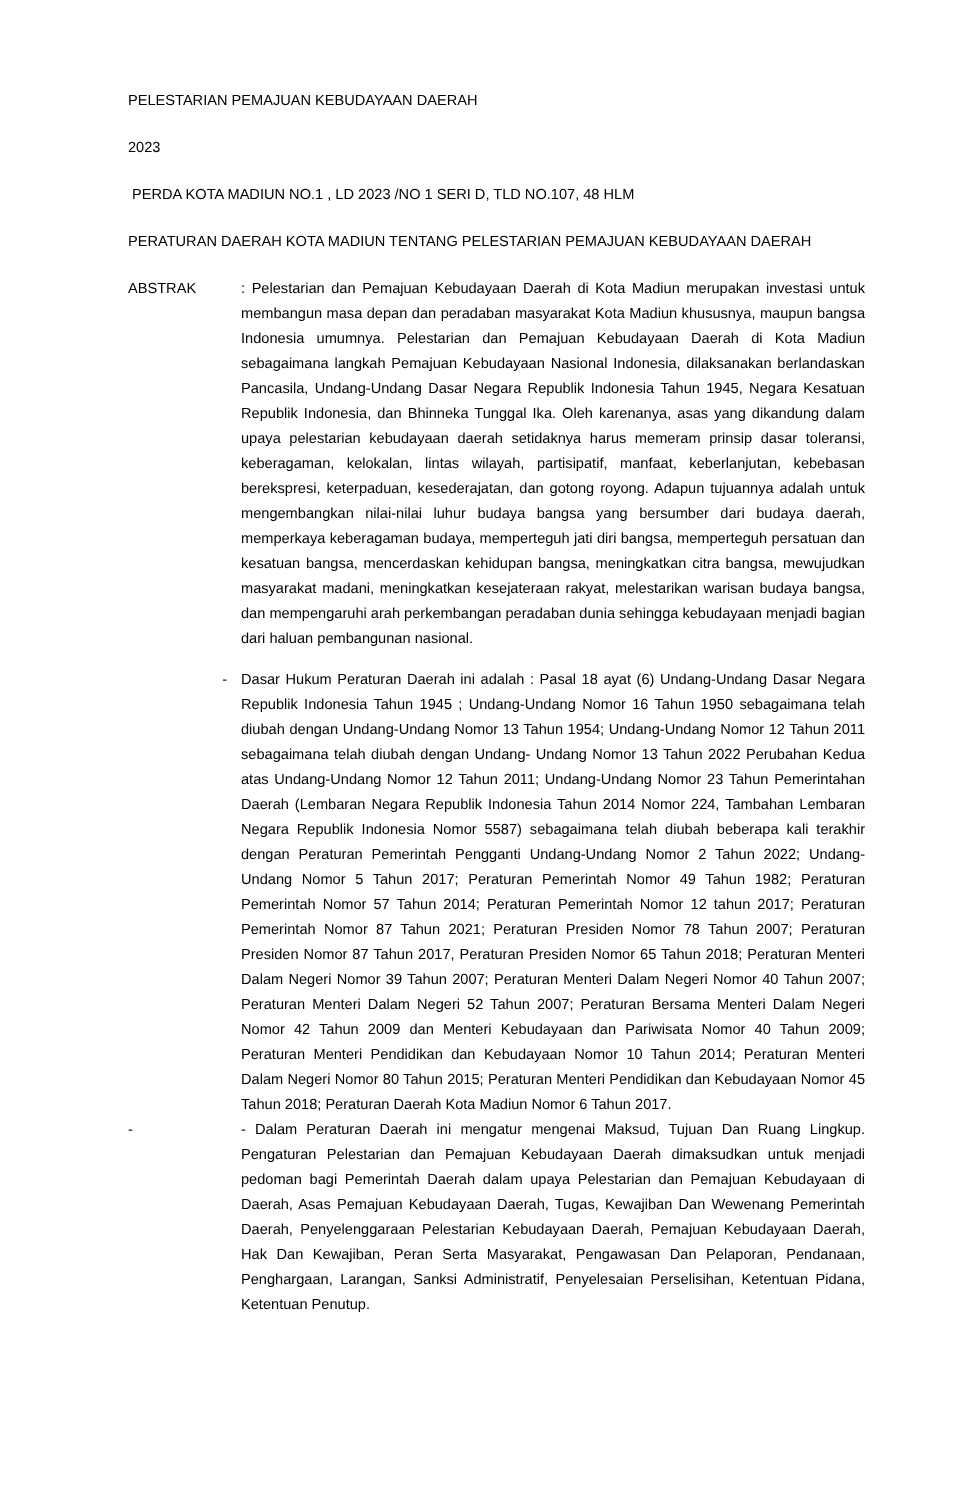PELESTARIAN PEMAJUAN KEBUDAYAAN DAERAH
2023
PERDA KOTA MADIUN NO.1 , LD 2023 /NO 1 SERI D, TLD NO.107, 48 HLM
PERATURAN DAERAH KOTA MADIUN TENTANG PELESTARIAN PEMAJUAN KEBUDAYAAN DAERAH
ABSTRAK : Pelestarian dan Pemajuan Kebudayaan Daerah di Kota Madiun merupakan investasi untuk membangun masa depan dan peradaban masyarakat Kota Madiun khususnya, maupun bangsa Indonesia umumnya. Pelestarian dan Pemajuan Kebudayaan Daerah di Kota Madiun sebagaimana langkah Pemajuan Kebudayaan Nasional Indonesia, dilaksanakan berlandaskan Pancasila, Undang-Undang Dasar Negara Republik Indonesia Tahun 1945, Negara Kesatuan Republik Indonesia, dan Bhinneka Tunggal Ika. Oleh karenanya, asas yang dikandung dalam upaya pelestarian kebudayaan daerah setidaknya harus memeram prinsip dasar toleransi, keberagaman, kelokalan, lintas wilayah, partisipatif, manfaat, keberlanjutan, kebebasan berekspresi, keterpaduan, kesederajatan, dan gotong royong. Adapun tujuannya adalah untuk mengembangkan nilai-nilai luhur budaya bangsa yang bersumber dari budaya daerah, memperkaya keberagaman budaya, memperteguh jati diri bangsa, memperteguh persatuan dan kesatuan bangsa, mencerdaskan kehidupan bangsa, meningkatkan citra bangsa, mewujudkan masyarakat madani, meningkatkan kesejateraan rakyat, melestarikan warisan budaya bangsa, dan mempengaruhi arah perkembangan peradaban dunia sehingga kebudayaan menjadi bagian dari haluan pembangunan nasional.
- Dasar Hukum Peraturan Daerah ini adalah : Pasal 18 ayat (6) Undang-Undang Dasar Negara Republik Indonesia Tahun 1945 ; Undang-Undang Nomor 16 Tahun 1950 sebagaimana telah diubah dengan Undang-Undang Nomor 13 Tahun 1954; Undang-Undang Nomor 12 Tahun 2011 sebagaimana telah diubah dengan Undang- Undang Nomor 13 Tahun 2022 Perubahan Kedua atas Undang-Undang Nomor 12 Tahun 2011; Undang-Undang Nomor 23 Tahun Pemerintahan Daerah (Lembaran Negara Republik Indonesia Tahun 2014 Nomor 224, Tambahan Lembaran Negara Republik Indonesia Nomor 5587) sebagaimana telah diubah beberapa kali terakhir dengan Peraturan Pemerintah Pengganti Undang-Undang Nomor 2 Tahun 2022; Undang-Undang Nomor 5 Tahun 2017; Peraturan Pemerintah Nomor 49 Tahun 1982; Peraturan Pemerintah Nomor 57 Tahun 2014; Peraturan Pemerintah Nomor 12 tahun 2017; Peraturan Pemerintah Nomor 87 Tahun 2021; Peraturan Presiden Nomor 78 Tahun 2007; Peraturan Presiden Nomor 87 Tahun 2017, Peraturan Presiden Nomor 65 Tahun 2018; Peraturan Menteri Dalam Negeri Nomor 39 Tahun 2007; Peraturan Menteri Dalam Negeri Nomor 40 Tahun 2007; Peraturan Menteri Dalam Negeri 52 Tahun 2007; Peraturan Bersama Menteri Dalam Negeri Nomor 42 Tahun 2009 dan Menteri Kebudayaan dan Pariwisata Nomor 40 Tahun 2009; Peraturan Menteri Pendidikan dan Kebudayaan Nomor 10 Tahun 2014; Peraturan Menteri Dalam Negeri Nomor 80 Tahun 2015; Peraturan Menteri Pendidikan dan Kebudayaan Nomor 45 Tahun 2018; Peraturan Daerah Kota Madiun Nomor 6 Tahun 2017.
- - Dalam Peraturan Daerah ini mengatur mengenai Maksud, Tujuan Dan Ruang Lingkup. Pengaturan Pelestarian dan Pemajuan Kebudayaan Daerah dimaksudkan untuk menjadi pedoman bagi Pemerintah Daerah dalam upaya Pelestarian dan Pemajuan Kebudayaan di Daerah, Asas Pemajuan Kebudayaan Daerah, Tugas, Kewajiban Dan Wewenang Pemerintah Daerah, Penyelenggaraan Pelestarian Kebudayaan Daerah, Pemajuan Kebudayaan Daerah, Hak Dan Kewajiban, Peran Serta Masyarakat, Pengawasan Dan Pelaporan, Pendanaan, Penghargaan, Larangan, Sanksi Administratif, Penyelesaian Perselisihan, Ketentuan Pidana, Ketentuan Penutup.